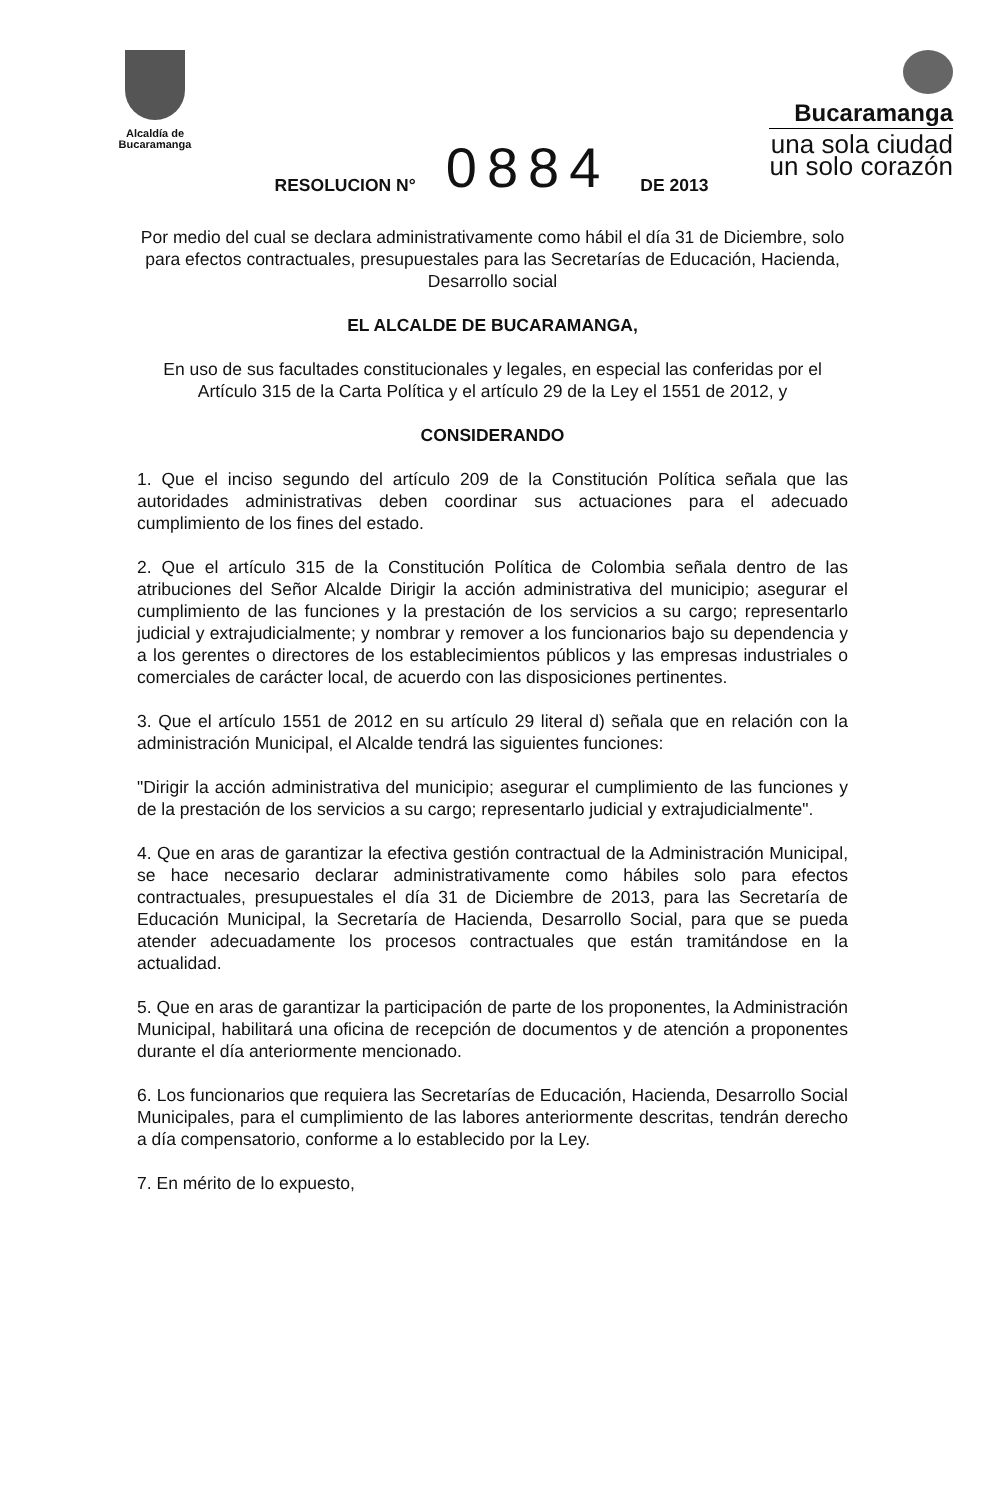Alcaldía de
Bucaramanga
Bucaramanga
una sola ciudad
un solo corazón
RESOLUCION N° 0884 DE 2013
Por medio del cual se declara administrativamente como hábil el día 31 de Diciembre, solo para efectos contractuales, presupuestales para las Secretarías de Educación, Hacienda, Desarrollo social
EL ALCALDE DE BUCARAMANGA,
En uso de sus facultades constitucionales y legales, en especial las conferidas por el Artículo 315 de la Carta Política y el artículo 29 de la Ley el 1551 de 2012, y
CONSIDERANDO
1. Que el inciso segundo del artículo 209 de la Constitución Política señala que las autoridades administrativas deben coordinar sus actuaciones para el adecuado cumplimiento de los fines del estado.
2. Que el artículo 315 de la Constitución Política de Colombia señala dentro de las atribuciones del Señor Alcalde Dirigir la acción administrativa del municipio; asegurar el cumplimiento de las funciones y la prestación de los servicios a su cargo; representarlo judicial y extrajudicialmente; y nombrar y remover a los funcionarios bajo su dependencia y a los gerentes o directores de los establecimientos públicos y las empresas industriales o comerciales de carácter local, de acuerdo con las disposiciones pertinentes.
3. Que el artículo 1551 de 2012 en su artículo 29 literal d) señala que en relación con la administración Municipal, el Alcalde tendrá las siguientes funciones:
"Dirigir la acción administrativa del municipio; asegurar el cumplimiento de las funciones y de la prestación de los servicios a su cargo; representarlo judicial y extrajudicialmente".
4. Que en aras de garantizar la efectiva gestión contractual de la Administración Municipal, se hace necesario declarar administrativamente como hábiles solo para efectos contractuales, presupuestales el día 31 de Diciembre de 2013, para las Secretaría de Educación Municipal, la Secretaría de Hacienda, Desarrollo Social, para que se pueda atender adecuadamente los procesos contractuales que están tramitándose en la actualidad.
5. Que en aras de garantizar la participación de parte de los proponentes, la Administración Municipal, habilitará una oficina de recepción de documentos y de atención a proponentes durante el día anteriormente mencionado.
6. Los funcionarios que requiera las Secretarías de Educación, Hacienda, Desarrollo Social Municipales, para el cumplimiento de las labores anteriormente descritas, tendrán derecho a día compensatorio, conforme a lo establecido por la Ley.
7. En mérito de lo expuesto,